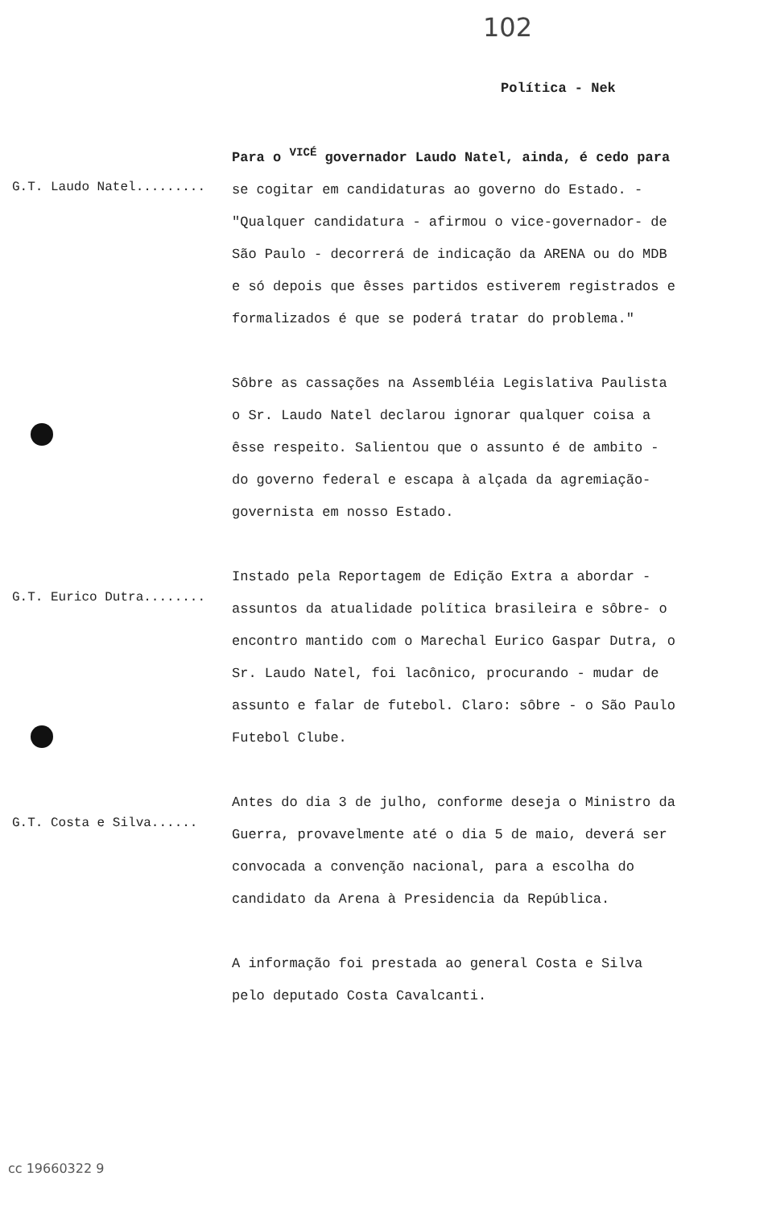102
Política - Nek
G.T. Laudo Natel.........
Para o <sup>VICÉ</sup> governador Laudo Natel, ainda, é cedo para se cogitar em candidaturas ao governo do Estado. - "Qualquer candidatura - afirmou o vice-governador- de São Paulo - decorrerá de indicação da ARENA ou do MDB e só depois que êsses partidos estiverem registrados e formalizados é que se poderá tratar do problema."
Sôbre as cassações na Assembléia Legislativa Paulista o Sr. Laudo Natel declarou ignorar qualquer coisa a êsse respeito. Salientou que o assunto é de ambito - do governo federal e escapa à alçada da agremiação- governista em nosso Estado.
G.T. Eurico Dutra........
Instado pela Reportagem de Edição Extra a abordar - assuntos da atualidade política brasileira e sôbre- o encontro mantido com o Marechal Eurico Gaspar Dutra, o Sr. Laudo Natel, foi lacônico, procurando - mudar de assunto e falar de futebol. Claro: sôbre - o São Paulo Futebol Clube.
G.T. Costa e Silva......
Antes do dia 3 de julho, conforme deseja o Ministro da Guerra, provavelmente até o dia 5 de maio, deverá ser convocada a convenção nacional, para a escolha do candidato da Arena à Presidencia da República.
A informação foi prestada ao general Costa e Silva pelo deputado Costa Cavalcanti.
cc 19660322 9